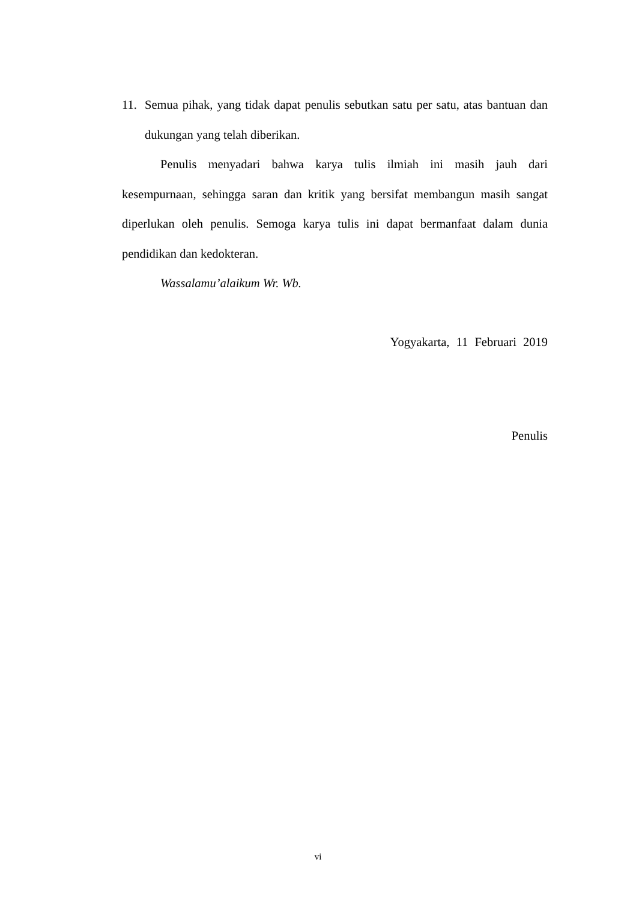11. Semua pihak, yang tidak dapat penulis sebutkan satu per satu, atas bantuan dan dukungan yang telah diberikan.
Penulis menyadari bahwa karya tulis ilmiah ini masih jauh dari kesempurnaan, sehingga saran dan kritik yang bersifat membangun masih sangat diperlukan oleh penulis. Semoga karya tulis ini dapat bermanfaat dalam dunia pendidikan dan kedokteran.
Wassalamu’alaikum Wr. Wb.
Yogyakarta, 11 Februari 2019
Penulis
vi